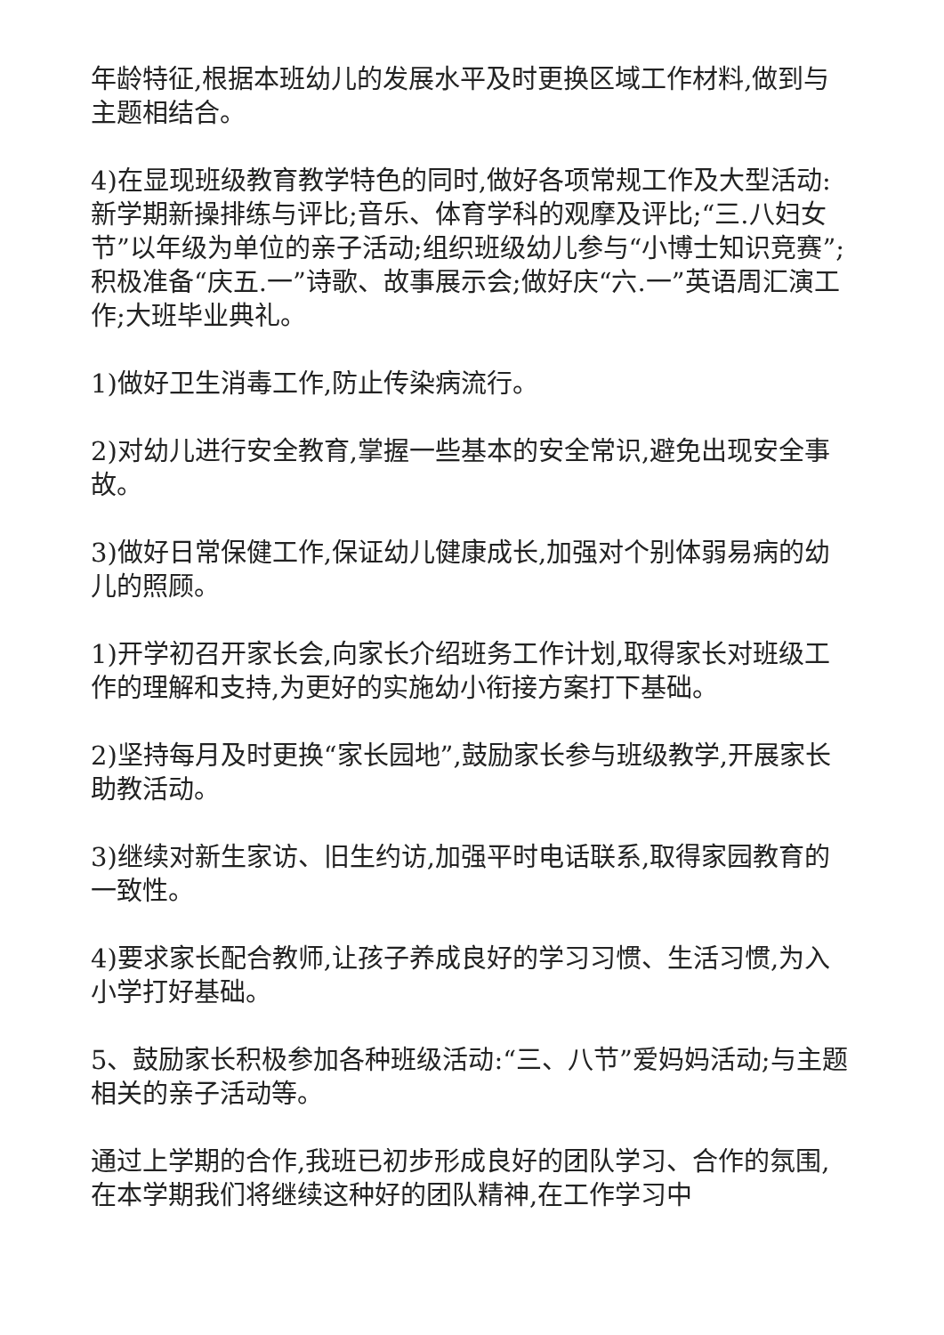年龄特征,根据本班幼儿的发展水平及时更换区域工作材料,做到与主题相结合。
4)在显现班级教育教学特色的同时,做好各项常规工作及大型活动:新学期新操排练与评比;音乐、体育学科的观摩及评比;“三.八妇女节”以年级为单位的亲子活动;组织班级幼儿参与“小博士知识竞赛”;积极准备“庆五.一”诗歌、故事展示会;做好庆“六.一”英语周汇演工作;大班毕业典礼。
1)做好卫生消毒工作,防止传染病流行。
2)对幼儿进行安全教育,掌握一些基本的安全常识,避免出现安全事故。
3)做好日常保健工作,保证幼儿健康成长,加强对个别体弱易病的幼儿的照顾。
1)开学初召开家长会,向家长介绍班务工作计划,取得家长对班级工作的理解和支持,为更好的实施幼小衔接方案打下基础。
2)坚持每月及时更换“家长园地”,鼓励家长参与班级教学,开展家长助教活动。
3)继续对新生家访、旧生约访,加强平时电话联系,取得家园教育的一致性。
4)要求家长配合教师,让孩子养成良好的学习习惯、生活习惯,为入小学打好基础。
5、鼓励家长积极参加各种班级活动:“三、八节”爱妈妈活动;与主题相关的亲子活动等。
通过上学期的合作,我班已初步形成良好的团队学习、合作的氛围,在本学期我们将继续这种好的团队精神,在工作学习中